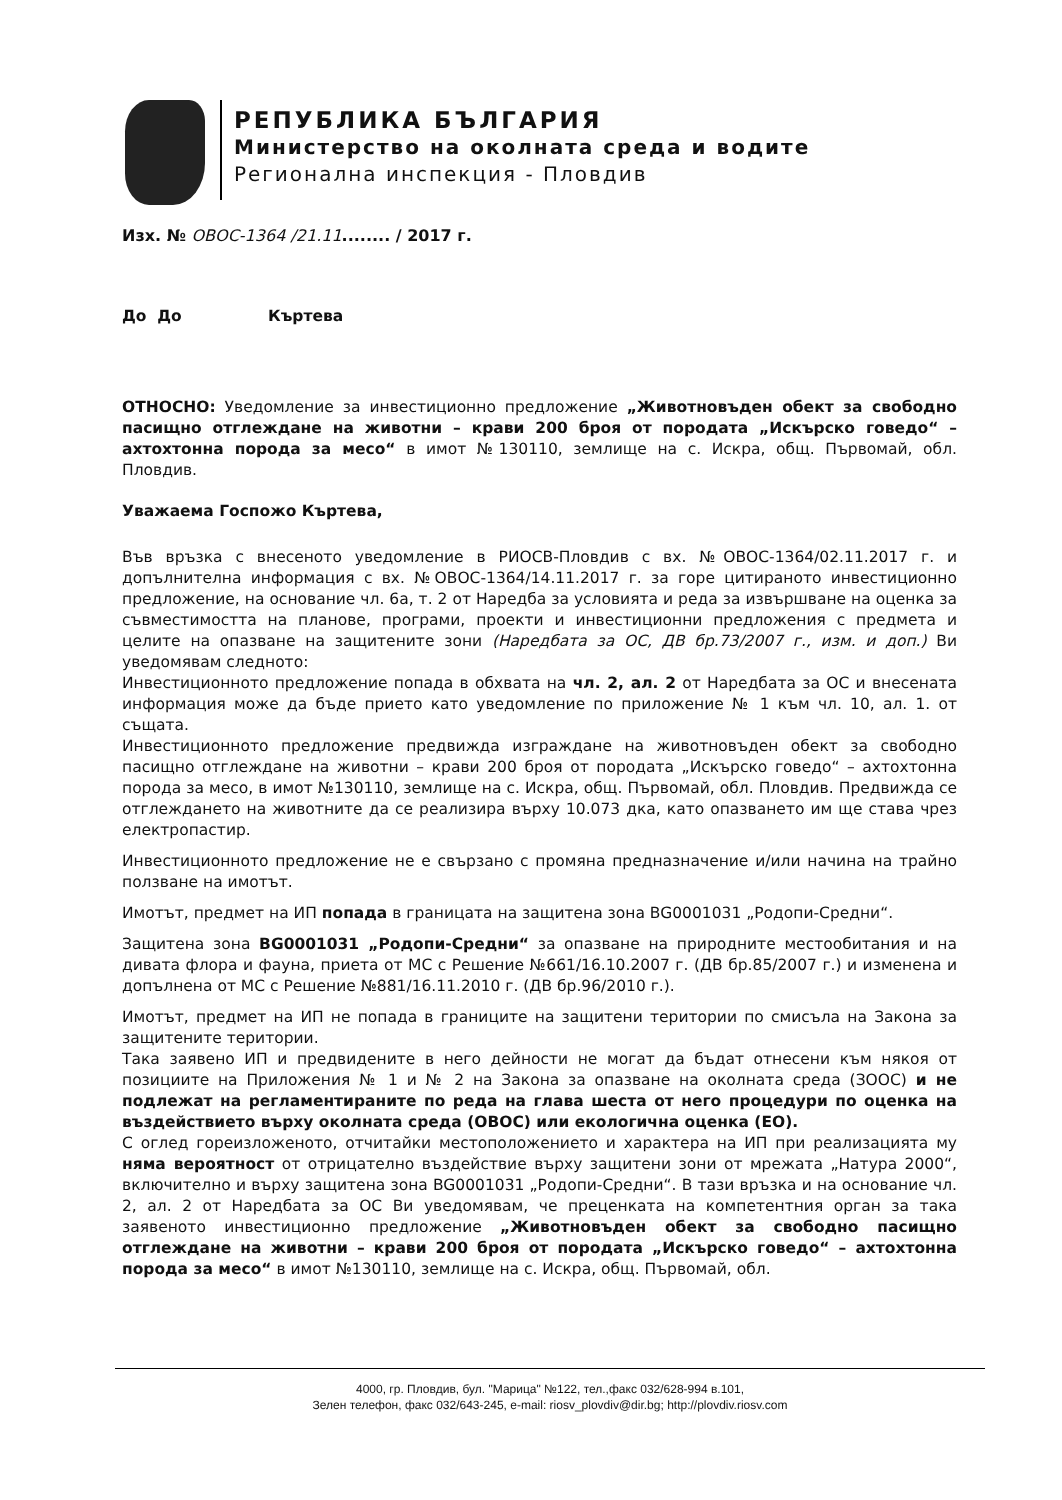РЕПУБЛИКА БЪЛГАРИЯ
Министерство на околната среда и водите
Регионална инспекция - Пловдив
Изх. № ОВОС-1364 /21.11........ / 2017 г.
До До Къртева
ОТНОСНО: Уведомление за инвестиционно предложение „Животновъден обект за свободно пасищно отглеждане на животни – крави 200 броя от породата „Искърско говедо“ – ахтохтонна порода за месо“ в имот №130110, землище на с. Искра, общ. Първомай, обл. Пловдив.
Уважаема Госпожо Къртева,
Във връзка с внесеното уведомление в РИОСВ-Пловдив с вх. №ОВОС-1364/02.11.2017 г. и допълнителна информация с вх. №ОВОС-1364/14.11.2017 г. за горе цитираното инвестиционно предложение, на основание чл. 6а, т. 2 от Наредба за условията и реда за извършване на оценка за съвместимостта на планове, програми, проекти и инвестиционни предложения с предмета и целите на опазване на защитените зони (Наредбата за ОС, ДВ бр.73/2007 г., изм. и доп.) Ви уведомявам следното:
Инвестиционното предложение попада в обхвата на чл. 2, ал. 2 от Наредбата за ОС и внесената информация може да бъде прието като уведомление по приложение № 1 към чл. 10, ал. 1. от същата.
Инвестиционното предложение предвижда изграждане на животновъден обект за свободно пасищно отглеждане на животни – крави 200 броя от породата „Искърско говедо“ – ахтохтонна порода за месо, в имот №130110, землище на с. Искра, общ. Първомай, обл. Пловдив. Предвижда се отглеждането на животните да се реализира върху 10.073 дка, като опазването им ще става чрез електропастир.
Инвестиционното предложение не е свързано с промяна предназначение и/или начина на трайно ползване на имотът.
Имотът, предмет на ИП попада в границата на защитена зона BG0001031 „Родопи-Средни“.
Защитена зона BG0001031 „Родопи-Средни“ за опазване на природните местообитания и на дивата флора и фауна, приета от МС с Решение №661/16.10.2007 г. (ДВ бр.85/2007 г.) и изменена и допълнена от МС с Решение №881/16.11.2010 г. (ДВ бр.96/2010 г.).
Имотът, предмет на ИП не попада в границите на защитени територии по смисъла на Закона за защитените територии.
Така заявено ИП и предвидените в него дейности не могат да бъдат отнесени към някоя от позициите на Приложения № 1 и № 2 на Закона за опазване на околната среда (ЗООС) и не подлежат на регламентираните по реда на глава шеста от него процедури по оценка на въздействието върху околната среда (ОВОС) или екологична оценка (ЕО).
С оглед гореизложеното, отчитайки местоположението и характера на ИП при реализацията му няма вероятност от отрицателно въздействие върху защитени зони от мрежата „Натура 2000“, включително и върху защитена зона BG0001031 „Родопи-Средни“. В тази връзка и на основание чл. 2, ал. 2 от Наредбата за ОС Ви уведомявам, че преценката на компетентния орган за така заявеното инвестиционно предложение „Животновъден обект за свободно пасищно отглеждане на животни – крави 200 броя от породата „Искърско говедо“ – ахтохтонна порода за месо“ в имот №130110, землище на с. Искра, общ. Първомай, обл.
4000, гр. Пловдив, бул. "Марица" №122, тел.,факс 032/628-994 в.101,
Зелен телефон, факс 032/643-245, e-mail: riosv_plovdiv@dir.bg; http://plovdiv.riosv.com